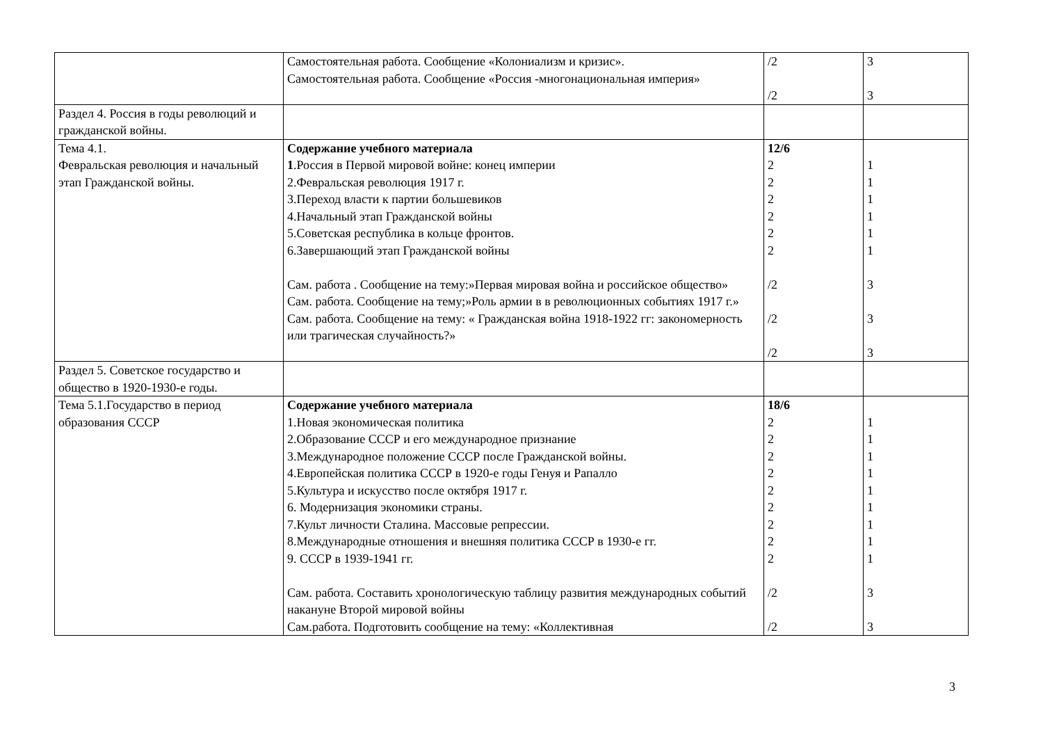| | Самостоятельная работа. Сообщение «Колониализм и кризис». Самостоятельная работа. Сообщение «Россия -многонациональная империя» | /2 /2 | 3 3 |
| Раздел 4. Россия в годы революций и гражданской войны. | | | |
| Тема 4.1. Февральская революция и начальный этап Гражданской войны. | Содержание учебного материала 1 .Россия в Первой мировой войне: конец империи 2.Февральская революция 1917 г. 3.Переход власти к партии большевиков 4.Начальный этап Гражданской войны 5.Советская республика в кольце фронтов. 6.Завершающий этап Гражданской войны Сам. работа . Сообщение на тему:»Первая мировая война и российское общество» Сам. работа. Сообщение на тему;»Роль армии в в революционных событиях 1917 г.» Сам. работа. Сообщение на тему: « Гражданская война 1918-1922 гг: закономерность или трагическая случайность?» | 12/6 2 2 2 2 2 2 /2 /2 /2 | 1 1 1 1 1 1 3 3 3 |
| Раздел 5. Советское государство и общество в 1920-1930-е годы. | | | |
| Тема 5.1.Государство в период образования СССР | Содержание учебного материала 1.Новая экономическая политика 2.Образование СССР и его международное признание 3.Международное положение СССР после Гражданской войны. 4.Европейская политика СССР в 1920-е годы Генуя и Рапалло 5.Культура и искусство после октября 1917 г. 6. Модернизация экономики страны. 7.Культ личности Сталина. Массовые репрессии. 8.Международные отношения и внешняя политика СССР в 1930-е гг. 9. СССР в 1939-1941 гг. Сам. работа. Составить хронологическую таблицу развития международных событий накануне Второй мировой войны Сам.работа. Подготовить сообщение на тему: «Коллективная | 18/6 2 2 2 2 2 2 2 2 2 /2 /2 | 1 1 1 1 1 1 1 1 1 3 3 |
3